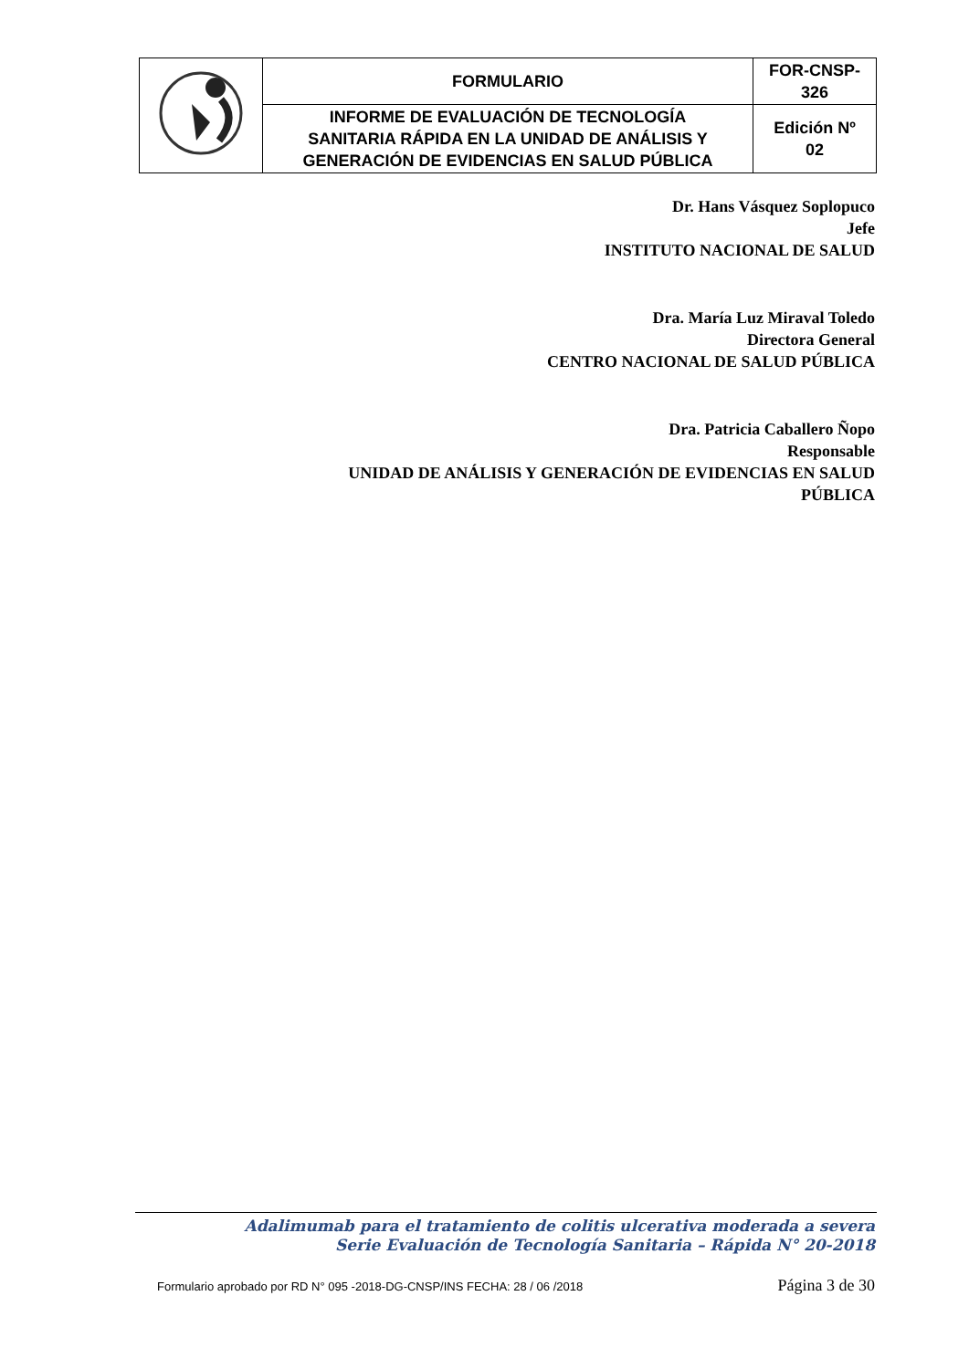| | FORMULARIO | FOR-CNSP- 326 |
| | INFORME DE EVALUACIÓN DE TECNOLOGÍA SANITARIA RÁPIDA EN LA UNIDAD DE ANÁLISIS Y GENERACIÓN DE EVIDENCIAS EN SALUD PÚBLICA | Edición Nº 02 |
Dr. Hans Vásquez Soplopuco
Jefe
INSTITUTO NACIONAL DE SALUD
Dra. María Luz Miraval Toledo
Directora General
CENTRO NACIONAL DE SALUD PÚBLICA
Dra. Patricia Caballero Ñopo
Responsable
UNIDAD DE ANÁLISIS Y GENERACIÓN DE EVIDENCIAS EN SALUD
PÚBLICA
Adalimumab para el tratamiento de colitis ulcerativa moderada a severa
Serie Evaluación de Tecnología Sanitaria – Rápida N° 20-2018
Formulario aprobado por RD N° 095 -2018-DG-CNSP/INS FECHA: 28 / 06 /2018 Página 3 de 30